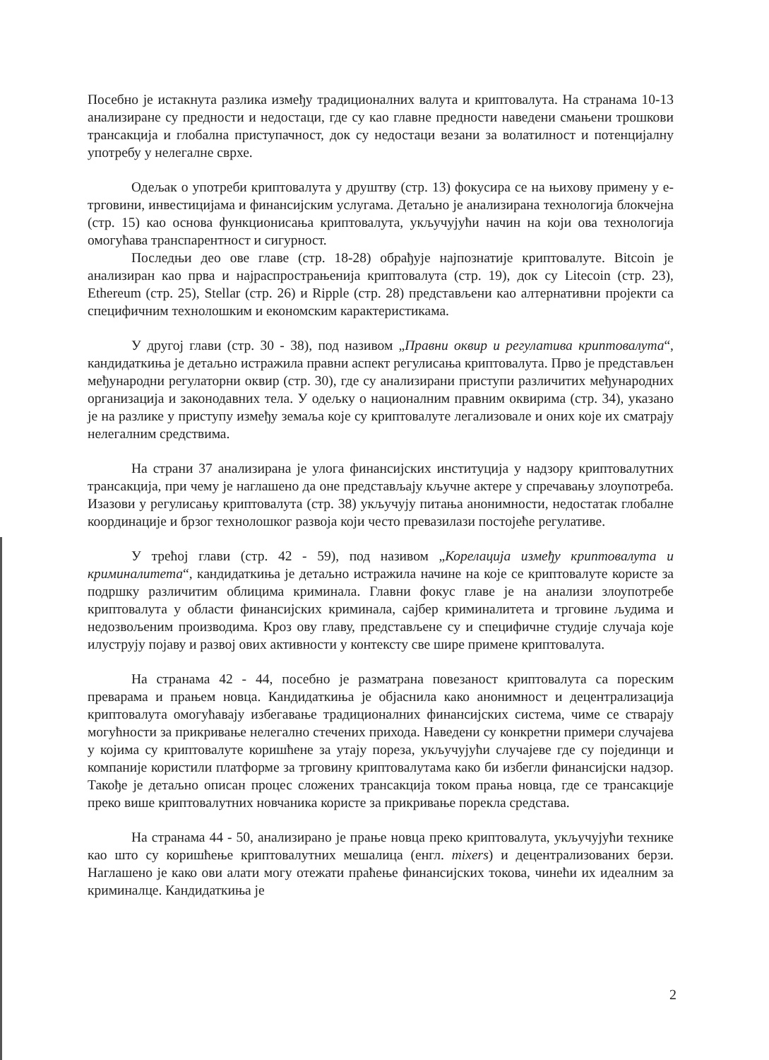Посебно је истакнута разлика између традиционалних валута и криптовалута. На странама 10-13 анализиране су предности и недостаци, где су као главне предности наведени смањени трошкови трансакција и глобална приступачност, док су недостаци везани за волатилност и потенцијалну употребу у нелегалне сврхе.
Одељак о употреби криптовалута у друштву (стр. 13) фокусира се на њихову примену у е-трговини, инвестицијама и финансијским услугама. Детаљно је анализирана технологија блокчејна (стр. 15) као основа функционисања криптовалута, укључујући начин на који ова технологија омогућава транспарентност и сигурност.
Последњи део ове главе (стр. 18-28) обрађује најпознатије криптовалуте. Bitcoin је анализиран као прва и најраспрострањенија криптовалута (стр. 19), док су Litecoin (стр. 23), Ethereum (стр. 25), Stellar (стр. 26) и Ripple (стр. 28) представљени као алтернативни пројекти са специфичним технолошким и економским карактеристикама.
У другој глави (стр. 30 - 38), под називом „Правни оквир и регулатива криптовалута“, кандидаткиња је детаљно истражила правни аспект регулисања криптовалута. Прво је представљен међународни регулаторни оквир (стр. 30), где су анализирани приступи различитих међународних организација и законодавних тела. У одељку о националним правним оквирима (стр. 34), указано је на разлике у приступу између земаља које су криптовалуте легализовале и оних које их сматрају нелегалним средствима.
На страни 37 анализирана је улога финансијских институција у надзору криптовалутних трансакција, при чему је наглашено да оне представљају кључне актере у спречавању злоупотреба. Изазови у регулисању криптовалута (стр. 38) укључују питања анонимности, недостатак глобалне координације и брзог технолошког развоја који често превазилази постојеће регулативе.
У трећој глави (стр. 42 - 59), под називом „Корелација између криптовалута и криминалитета“, кандидаткиња је детаљно истражила начине на које се криптовалуте користе за подршку различитим облицима криминала. Главни фокус главе је на анализи злоупотребе криптовалута у области финансијских криминала, сајбер криминалитета и трговине људима и недозвољеним производима. Кроз ову главу, представљене су и специфичне студије случаја које илуструју појаву и развој ових активности у контексту све шире примене криптовалута.
На странама 42 - 44, посебно је разматрана повезаност криптовалута са пореским преварама и прањем новца. Кандидаткиња је објаснила како анонимност и децентрализација криптовалута омогућавају избегавање традиционалних финансијских система, чиме се стварају могућности за прикривање нелегално стечених прихода. Наведени су конкретни примери случајева у којима су криптовалуте коришћене за утају пореза, укључујући случајеве где су појединци и компаније користили платформе за трговину криптовалутама како би избегли финансијски надзор. Такође је детаљно описан процес сложених трансакција током прања новца, где се трансакције преко више криптовалутних новчаника користе за прикривање порекла средстава.
На странама 44 - 50, анализирано је прање новца преко криптовалута, укључујући технике као што су коришћење криптовалутних мешалица (енгл. mixers) и децентрализованих берзи. Наглашено је како ови алати могу отежати праћење финансијских токова, чинећи их идеалним за криминалце. Кандидаткиња је
2